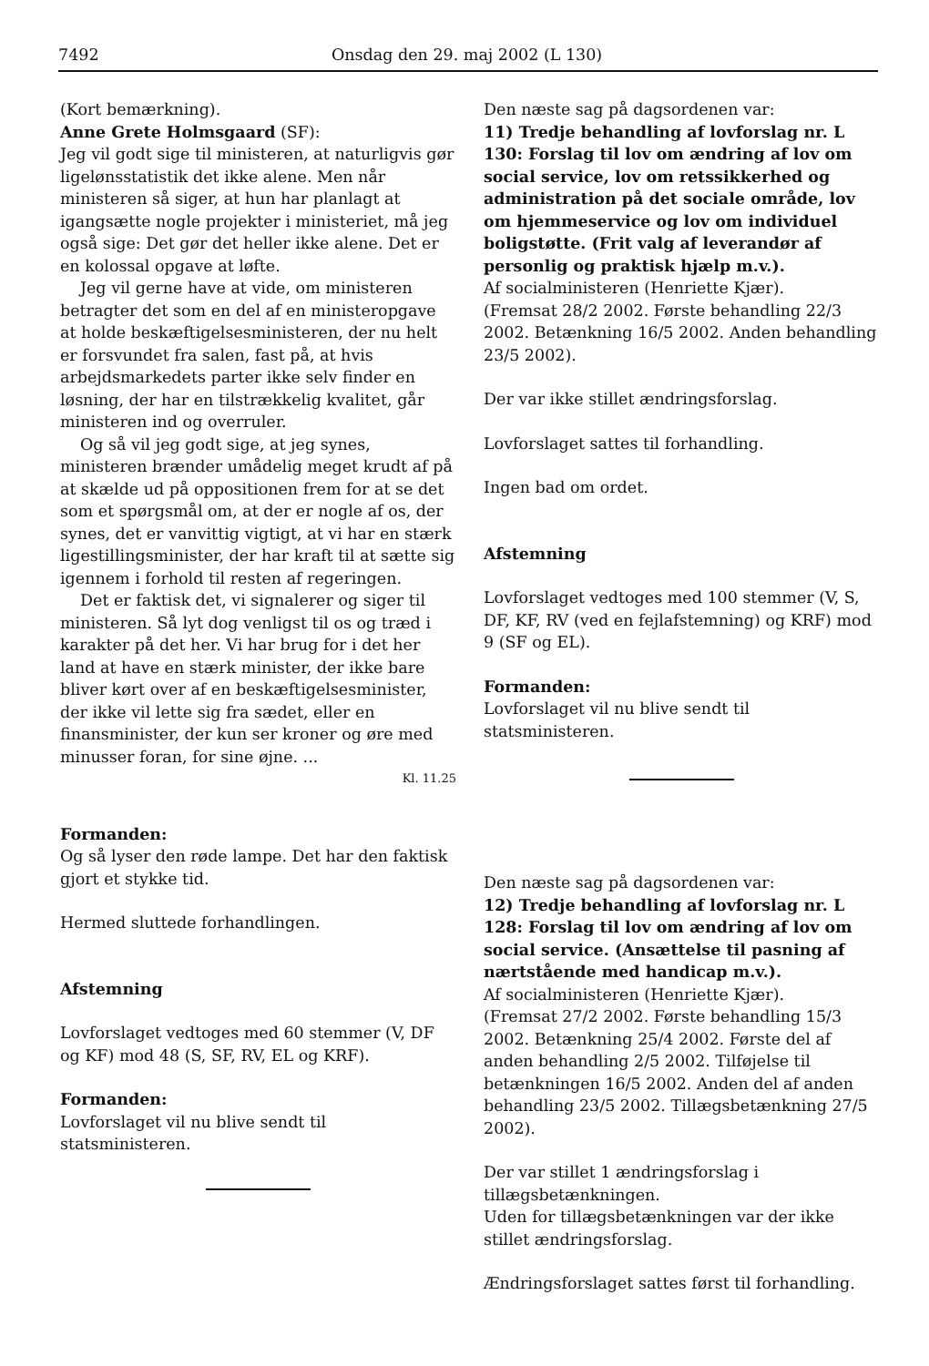7492 Onsdag den 29. maj 2002 (L 130)
(Kort bemærkning).
Anne Grete Holmsgaard (SF):
Jeg vil godt sige til ministeren, at naturligvis gør ligelønsstatistik det ikke alene. Men når ministeren så siger, at hun har planlagt at igangsætte nogle projekter i ministeriet, må jeg også sige: Det gør det heller ikke alene. Det er en kolossal opgave at løfte.
Jeg vil gerne have at vide, om ministeren betragter det som en del af en ministeropgave at holde beskæftigelsesministeren, der nu helt er forsvundet fra salen, fast på, at hvis arbejdsmarkedets parter ikke selv finder en løsning, der har en tilstrækkelig kvalitet, går ministeren ind og overruler.
Og så vil jeg godt sige, at jeg synes, ministeren brænder umådelig meget krudt af på at skælde ud på oppositionen frem for at se det som et spørgsmål om, at der er nogle af os, der synes, det er vanvittig vigtigt, at vi har en stærk ligestillingsminister, der har kraft til at sætte sig igennem i forhold til resten af regeringen.
Det er faktisk det, vi signalerer og siger til ministeren. Så lyt dog venligst til os og træd i karakter på det her. Vi har brug for i det her land at have en stærk minister, der ikke bare bliver kørt over af en beskæftigelsesminister, der ikke vil lette sig fra sædet, eller en finansminister, der kun ser kroner og øre med minusser foran, for sine øjne. ...
Kl. 11.25
Formanden:
Og så lyser den røde lampe. Det har den faktisk gjort et stykke tid.
Hermed sluttede forhandlingen.
Afstemning
Lovforslaget vedtoges med 60 stemmer (V, DF og KF) mod 48 (S, SF, RV, EL og KRF).
Formanden:
Lovforslaget vil nu blive sendt til statsministeren.
Den næste sag på dagsordenen var:
11) Tredje behandling af lovforslag nr. L 130: Forslag til lov om ændring af lov om social service, lov om retssikkerhed og administration på det sociale område, lov om hjemmeservice og lov om individuel boligstøtte. (Frit valg af leverandør af personlig og praktisk hjælp m.v.).
Af socialministeren (Henriette Kjær).
(Fremsat 28/2 2002. Første behandling 22/3 2002. Betænkning 16/5 2002. Anden behandling 23/5 2002).
Der var ikke stillet ændringsforslag.
Lovforslaget sattes til forhandling.
Ingen bad om ordet.
Afstemning
Lovforslaget vedtoges med 100 stemmer (V, S, DF, KF, RV (ved en fejlafstemning) og KRF) mod 9 (SF og EL).
Formanden:
Lovforslaget vil nu blive sendt til statsministeren.
Den næste sag på dagsordenen var:
12) Tredje behandling af lovforslag nr. L 128: Forslag til lov om ændring af lov om social service. (Ansættelse til pasning af nærtstående med handicap m.v.).
Af socialministeren (Henriette Kjær).
(Fremsat 27/2 2002. Første behandling 15/3 2002. Betænkning 25/4 2002. Første del af anden behandling 2/5 2002. Tilføjelse til betænkningen 16/5 2002. Anden del af anden behandling 23/5 2002. Tillægsbetænkning 27/5 2002).
Der var stillet 1 ændringsforslag i tillægsbetænkningen.
Uden for tillægsbetænkningen var der ikke stillet ændringsforslag.
Ændringsforslaget sattes først til forhandling.